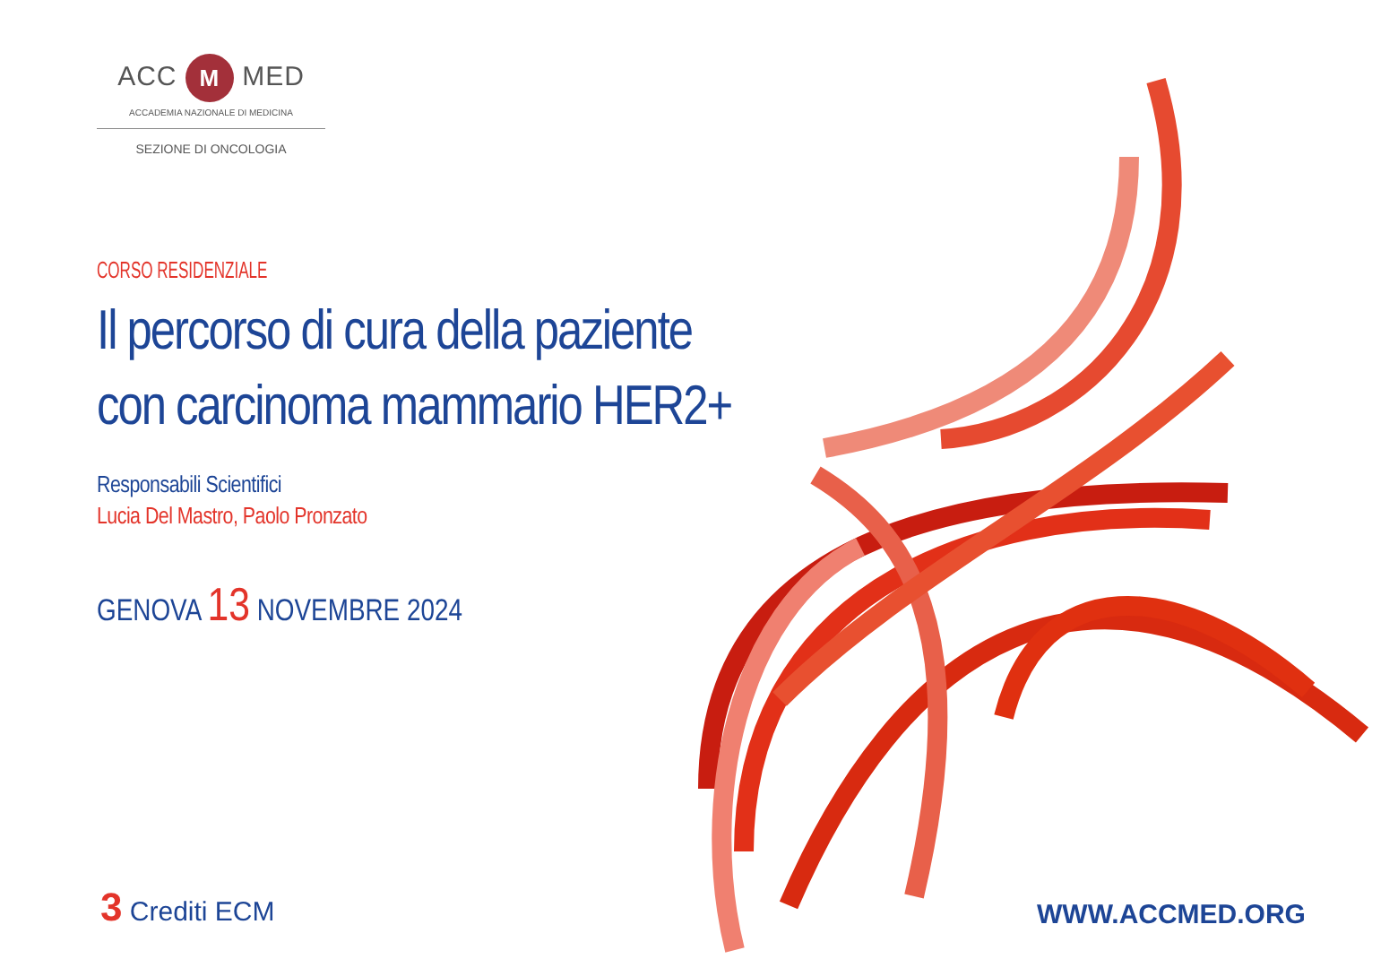ACC M MED
ACCADEMIA NAZIONALE DI MEDICINA
SEZIONE DI ONCOLOGIA
CORSO RESIDENZIALE
Il percorso di cura della paziente
con carcinoma mammario HER2+
Responsabili Scientifici
Lucia Del Mastro, Paolo Pronzato
GENOVA 13 NOVEMBRE 2024
3 Crediti ECM WWW.ACCMED.ORG